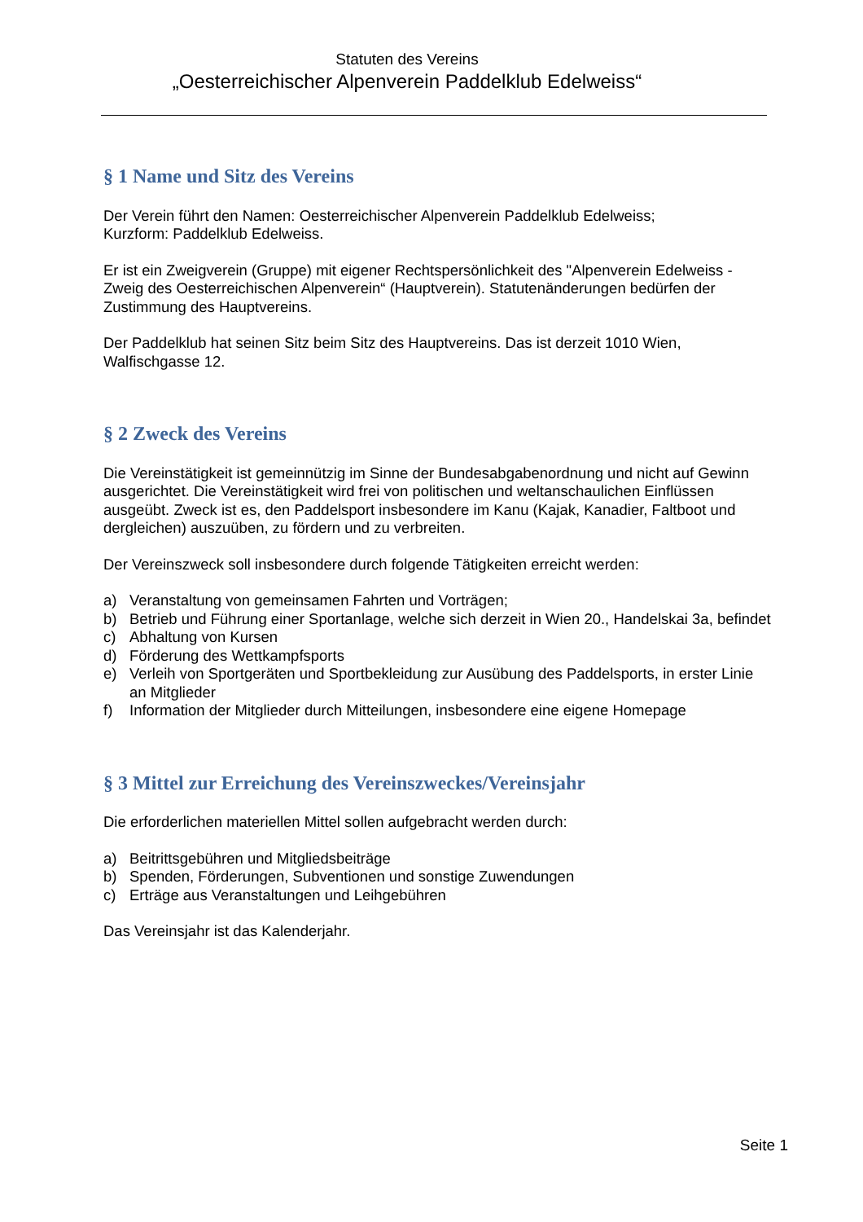Statuten des Vereins
„Oesterreichischer Alpenverein Paddelklub Edelweiss“
§ 1 Name und Sitz des Vereins
Der Verein führt den Namen: Oesterreichischer Alpenverein Paddelklub Edelweiss;
Kurzform: Paddelklub Edelweiss.
Er ist ein Zweigverein (Gruppe) mit eigener Rechtspersönlichkeit des "Alpenverein Edelweiss - Zweig des Oesterreichischen Alpenverein“ (Hauptverein). Statutenänderungen bedürfen der Zustimmung des Hauptvereins.
Der Paddelklub hat seinen Sitz beim Sitz des Hauptvereins. Das ist derzeit 1010 Wien, Walfischgasse 12.
§ 2 Zweck des Vereins
Die Vereinstätigkeit ist gemeinnützig im Sinne der Bundesabgabenordnung und nicht auf Gewinn ausgerichtet. Die Vereinstätigkeit wird frei von politischen und weltanschaulichen Einflüssen ausgeübt. Zweck ist es, den Paddelsport insbesondere im Kanu (Kajak, Kanadier, Faltboot und dergleichen) auszuüben, zu fördern und zu verbreiten.
Der Vereinszweck soll insbesondere durch folgende Tätigkeiten erreicht werden:
a) Veranstaltung von gemeinsamen Fahrten und Vorträgen;
b) Betrieb und Führung einer Sportanlage, welche sich derzeit in Wien 20., Handelskai 3a, befindet
c) Abhaltung von Kursen
d) Förderung des Wettkampfsports
e) Verleih von Sportgeräten und Sportbekleidung zur Ausübung des Paddelsports, in erster Linie an Mitglieder
f) Information der Mitglieder durch Mitteilungen, insbesondere eine eigene Homepage
§ 3 Mittel zur Erreichung des Vereinszweckes/Vereinsjahr
Die erforderlichen materiellen Mittel sollen aufgebracht werden durch:
a) Beitrittsgebühren und Mitgliedsbeiträge
b) Spenden, Förderungen, Subventionen und sonstige Zuwendungen
c) Erträge aus Veranstaltungen und Leihgebühren
Das Vereinsjahr ist das Kalenderjahr.
Seite 1